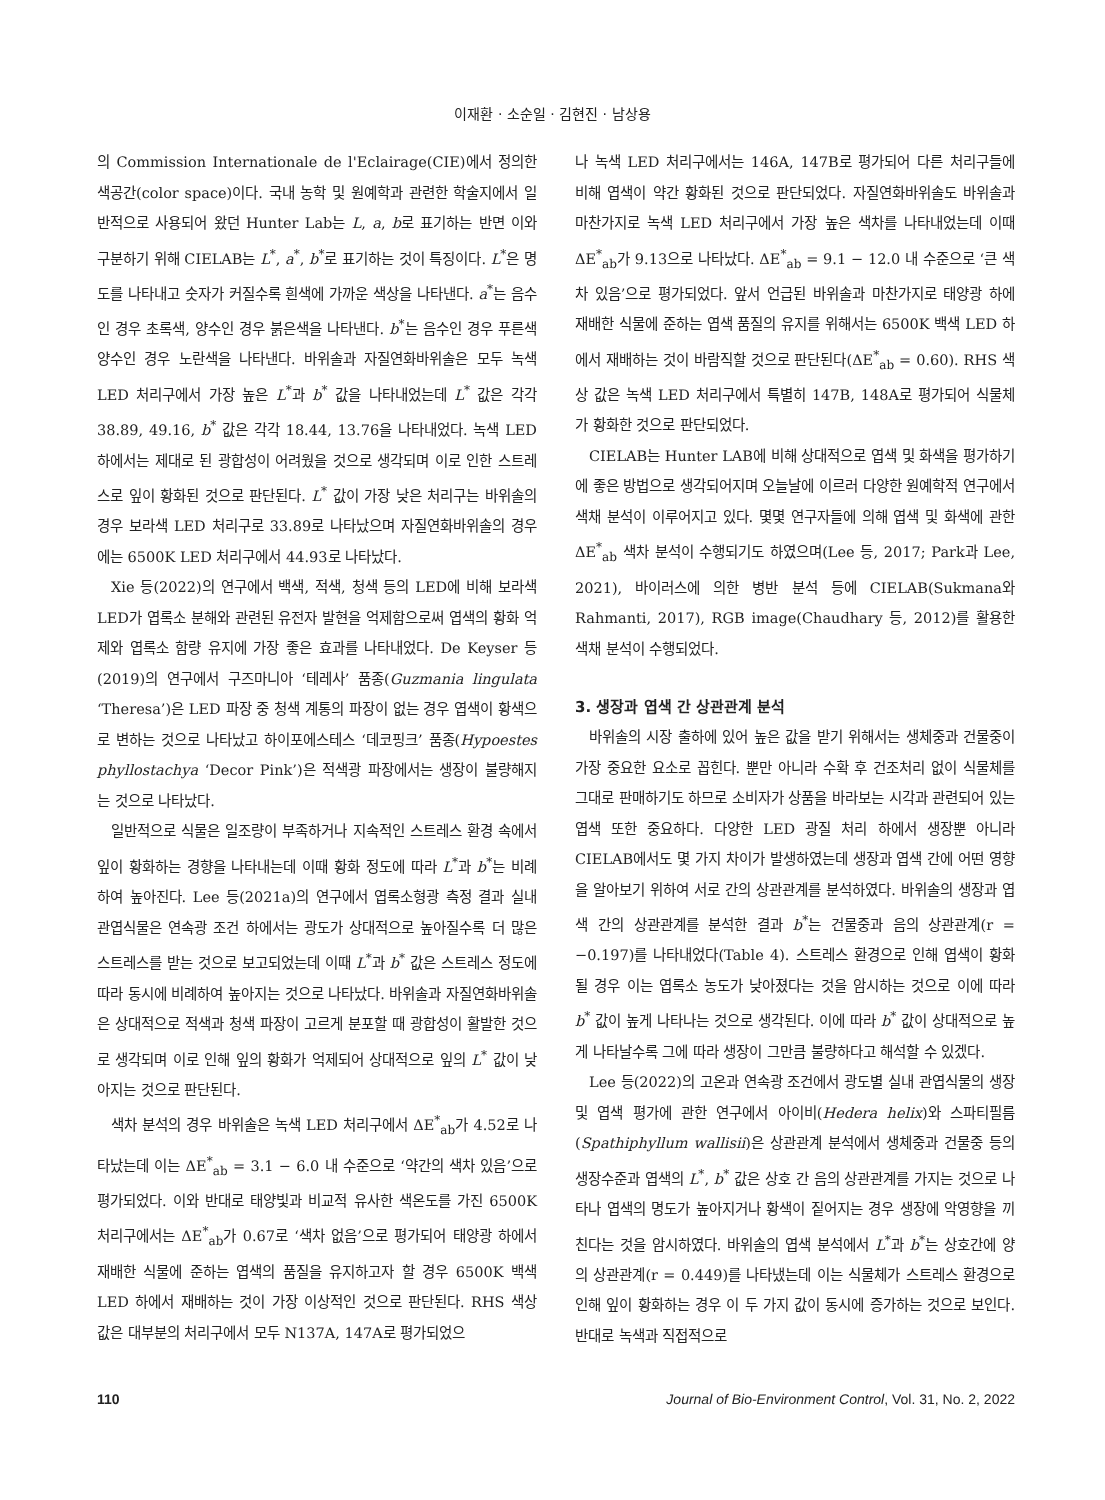이재환 · 소순일 · 김현진 · 남상용
의 Commission Internationale de l'Eclairage(CIE)에서 정의한 색공간(color space)이다. 국내 농학 및 원예학과 관련한 학술지에서 일반적으로 사용되어 왔던 Hunter Lab는 L, a, b로 표기하는 반면 이와 구분하기 위해 CIELAB는 L<sup>*</sup>, a<sup>*</sup>, b<sup>*</sup>로 표기하는 것이 특징이다. L<sup>*</sup>은 명도를 나타내고 숫자가 커질수록 흰색에 가까운 색상을 나타낸다. a<sup>*</sup>는 음수인 경우 초록색, 양수인 경우 붉은색을 나타낸다. b<sup>*</sup>는 음수인 경우 푸른색 양수인 경우 노란색을 나타낸다. 바위솔과 자질연화바위솔은 모두 녹색 LED 처리구에서 가장 높은 L<sup>*</sup>과 b<sup>*</sup> 값을 나타내었는데 L<sup>*</sup> 값은 각각 38.89, 49.16, b<sup>*</sup> 값은 각각 18.44, 13.76을 나타내었다. 녹색 LED 하에서는 제대로 된 광합성이 어려웠을 것으로 생각되며 이로 인한 스트레스로 잎이 황화된 것으로 판단된다. L<sup>*</sup> 값이 가장 낮은 처리구는 바위솔의 경우 보라색 LED 처리구로 33.89로 나타났으며 자질연화바위솔의 경우에는 6500K LED 처리구에서 44.93로 나타났다.
Xie 등(2022)의 연구에서 백색, 적색, 청색 등의 LED에 비해 보라색 LED가 엽록소 분해와 관련된 유전자 발현을 억제함으로써 엽색의 황화 억제와 엽록소 함량 유지에 가장 좋은 효과를 나타내었다. De Keyser 등(2019)의 연구에서 구즈마니아 ‘테레사’ 품종(Guzmania lingulata ‘Theresa’)은 LED 파장 중 청색 계통의 파장이 없는 경우 엽색이 황색으로 변하는 것으로 나타났고 하이포에스테스 ‘데코핑크’ 품종(Hypoestes phyllostachya ‘Decor Pink’)은 적색광 파장에서는 생장이 불량해지는 것으로 나타났다.
일반적으로 식물은 일조량이 부족하거나 지속적인 스트레스 환경 속에서 잎이 황화하는 경향을 나타내는데 이때 황화 정도에 따라 L<sup>*</sup>과 b<sup>*</sup>는 비례하여 높아진다. Lee 등(2021a)의 연구에서 엽록소형광 측정 결과 실내 관엽식물은 연속광 조건 하에서는 광도가 상대적으로 높아질수록 더 많은 스트레스를 받는 것으로 보고되었는데 이때 L<sup>*</sup>과 b<sup>*</sup> 값은 스트레스 정도에 따라 동시에 비례하여 높아지는 것으로 나타났다. 바위솔과 자질연화바위솔은 상대적으로 적색과 청색 파장이 고르게 분포할 때 광합성이 활발한 것으로 생각되며 이로 인해 잎의 황화가 억제되어 상대적으로 잎의 L<sup>*</sup> 값이 낮아지는 것으로 판단된다.
색차 분석의 경우 바위솔은 녹색 LED 처리구에서 ΔE<sup>*</sup><sub>ab</sub>가 4.52로 나타났는데 이는 ΔE<sup>*</sup><sub>ab</sub> = 3.1 − 6.0 내 수준으로 ‘약간의 색차 있음’으로 평가되었다. 이와 반대로 태양빛과 비교적 유사한 색온도를 가진 6500K 처리구에서는 ΔE<sup>*</sup><sub>ab</sub>가 0.67로 ‘색차 없음’으로 평가되어 태양광 하에서 재배한 식물에 준하는 엽색의 품질을 유지하고자 할 경우 6500K 백색 LED 하에서 재배하는 것이 가장 이상적인 것으로 판단된다. RHS 색상 값은 대부분의 처리구에서 모두 N137A, 147A로 평가되었으
나 녹색 LED 처리구에서는 146A, 147B로 평가되어 다른 처리구들에 비해 엽색이 약간 황화된 것으로 판단되었다. 자질연화바위솔도 바위솔과 마찬가지로 녹색 LED 처리구에서 가장 높은 색차를 나타내었는데 이때 ΔE<sup>*</sup><sub>ab</sub>가 9.13으로 나타났다. ΔE<sup>*</sup><sub>ab</sub> = 9.1 − 12.0 내 수준으로 ‘큰 색차 있음’으로 평가되었다. 앞서 언급된 바위솔과 마찬가지로 태양광 하에 재배한 식물에 준하는 엽색 품질의 유지를 위해서는 6500K 백색 LED 하에서 재배하는 것이 바람직할 것으로 판단된다(ΔE<sup>*</sup><sub>ab</sub> = 0.60). RHS 색상 값은 녹색 LED 처리구에서 특별히 147B, 148A로 평가되어 식물체가 황화한 것으로 판단되었다.
CIELAB는 Hunter LAB에 비해 상대적으로 엽색 및 화색을 평가하기에 좋은 방법으로 생각되어지며 오늘날에 이르러 다양한 원예학적 연구에서 색채 분석이 이루어지고 있다. 몇몇 연구자들에 의해 엽색 및 화색에 관한 ΔE<sup>*</sup><sub>ab</sub> 색차 분석이 수행되기도 하였으며(Lee 등, 2017; Park과 Lee, 2021), 바이러스에 의한 병반 분석 등에 CIELAB(Sukmana와 Rahmanti, 2017), RGB image(Chaudhary 등, 2012)를 활용한 색채 분석이 수행되었다.
3. 생장과 엽색 간 상관관계 분석
바위솔의 시장 출하에 있어 높은 값을 받기 위해서는 생체중과 건물중이 가장 중요한 요소로 꼽힌다. 뿐만 아니라 수확 후 건조처리 없이 식물체를 그대로 판매하기도 하므로 소비자가 상품을 바라보는 시각과 관련되어 있는 엽색 또한 중요하다. 다양한 LED 광질 처리 하에서 생장뿐 아니라 CIELAB에서도 몇 가지 차이가 발생하였는데 생장과 엽색 간에 어떤 영향을 알아보기 위하여 서로 간의 상관관계를 분석하였다. 바위솔의 생장과 엽색 간의 상관관계를 분석한 결과 b<sup>*</sup>는 건물중과 음의 상관관계(r = −0.197)를 나타내었다(Table 4). 스트레스 환경으로 인해 엽색이 황화 될 경우 이는 엽록소 농도가 낮아졌다는 것을 암시하는 것으로 이에 따라 b<sup>*</sup> 값이 높게 나타나는 것으로 생각된다. 이에 따라 b<sup>*</sup> 값이 상대적으로 높게 나타날수록 그에 따라 생장이 그만큼 불량하다고 해석할 수 있겠다.
Lee 등(2022)의 고온과 연속광 조건에서 광도별 실내 관엽식물의 생장 및 엽색 평가에 관한 연구에서 아이비(Hedera helix)와 스파티필름(Spathiphyllum wallisii)은 상관관계 분석에서 생체중과 건물중 등의 생장수준과 엽색의 L<sup>*</sup>, b<sup>*</sup> 값은 상호 간 음의 상관관계를 가지는 것으로 나타나 엽색의 명도가 높아지거나 황색이 짙어지는 경우 생장에 악영향을 끼친다는 것을 암시하였다. 바위솔의 엽색 분석에서 L<sup>*</sup>과 b<sup>*</sup>는 상호간에 양의 상관관계(r = 0.449)를 나타냈는데 이는 식물체가 스트레스 환경으로 인해 잎이 황화하는 경우 이 두 가지 값이 동시에 증가하는 것으로 보인다. 반대로 녹색과 직접적으로
110 Journal of Bio-Environment Control, Vol. 31, No. 2, 2022